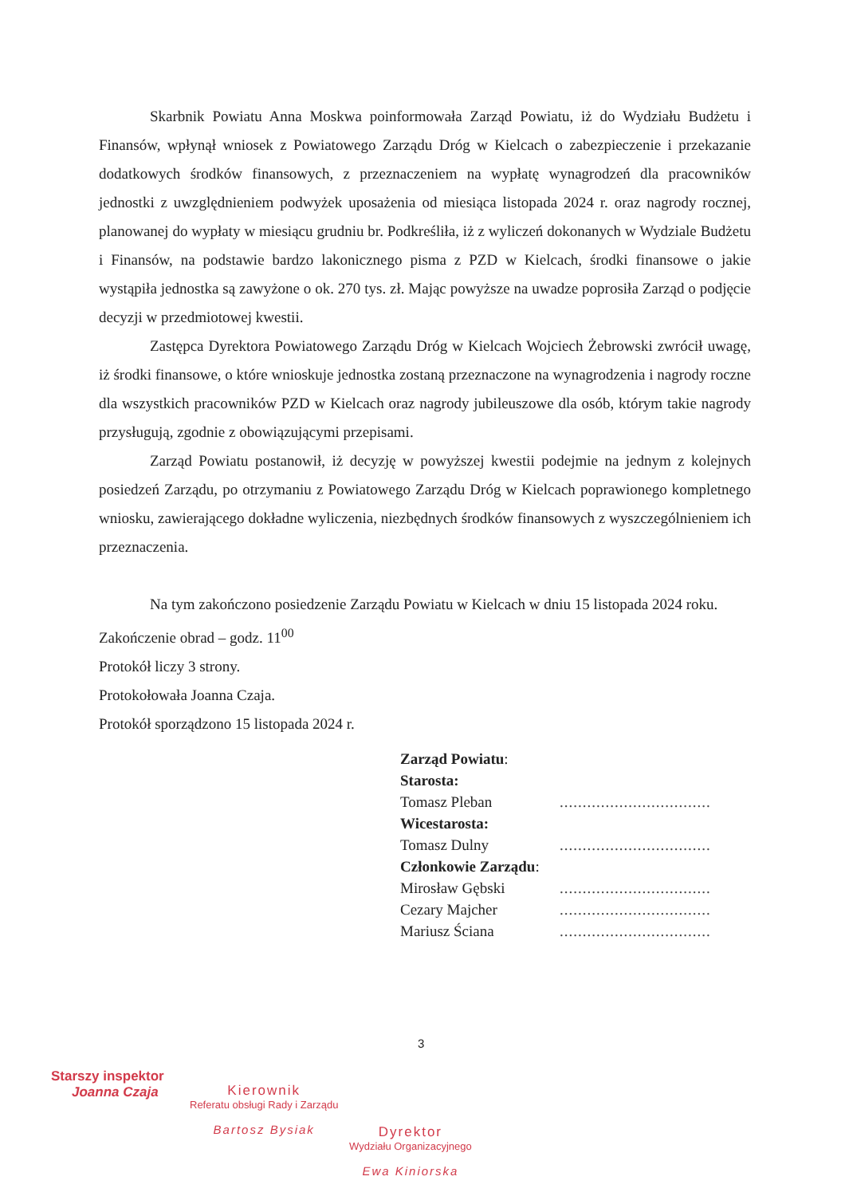Skarbnik Powiatu Anna Moskwa poinformowała Zarząd Powiatu, iż do Wydziału Budżetu i Finansów, wpłynął wniosek z Powiatowego Zarządu Dróg w Kielcach o zabezpieczenie i przekazanie dodatkowych środków finansowych, z przeznaczeniem na wypłatę wynagrodzeń dla pracowników jednostki z uwzględnieniem podwyżek uposażenia od miesiąca listopada 2024 r. oraz nagrody rocznej, planowanej do wypłaty w miesiącu grudniu br. Podkreśliła, iż z wyliczeń dokonanych w Wydziale Budżetu i Finansów, na podstawie bardzo lakonicznego pisma z PZD w Kielcach, środki finansowe o jakie wystąpiła jednostka są zawyżone o ok. 270 tys. zł. Mając powyższe na uwadze poprosiła Zarząd o podjęcie decyzji w przedmiotowej kwestii.
Zastępca Dyrektora Powiatowego Zarządu Dróg w Kielcach Wojciech Żebrowski zwrócił uwagę, iż środki finansowe, o które wnioskuje jednostka zostaną przeznaczone na wynagrodzenia i nagrody roczne dla wszystkich pracowników PZD w Kielcach oraz nagrody jubileuszowe dla osób, którym takie nagrody przysługują, zgodnie z obowiązującymi przepisami.
Zarząd Powiatu postanowił, iż decyzję w powyższej kwestii podejmie na jednym z kolejnych posiedzeń Zarządu, po otrzymaniu z Powiatowego Zarządu Dróg w Kielcach poprawionego kompletnego wniosku, zawierającego dokładne wyliczenia, niezbędnych środków finansowych z wyszczególnieniem ich przeznaczenia.
Na tym zakończono posiedzenie Zarządu Powiatu w Kielcach w dniu 15 listopada 2024 roku.
Zakończenie obrad – godz. 11<sup>00</sup>
Protokół liczy 3 strony.
Protokołowała Joanna Czaja.
Protokół sporządzono 15 listopada 2024 r.
Zarząd Powiatu:
Starosta:
Tomasz Pleban.................................
Wicestarosta:
Tomasz Dulny.................................
Członkowie Zarządu:
Mirosław Gębski.................................
Cezary Majcher.................................
Mariusz Ściana.................................
3
Starszy inspektor
Joanna Czaja
Kierownik
Referatu obsługi Rady i Zarządu
Bartosz Bysiak
Dyrektor
Wydziału Organizacyjnego
Ewa Kiniorska